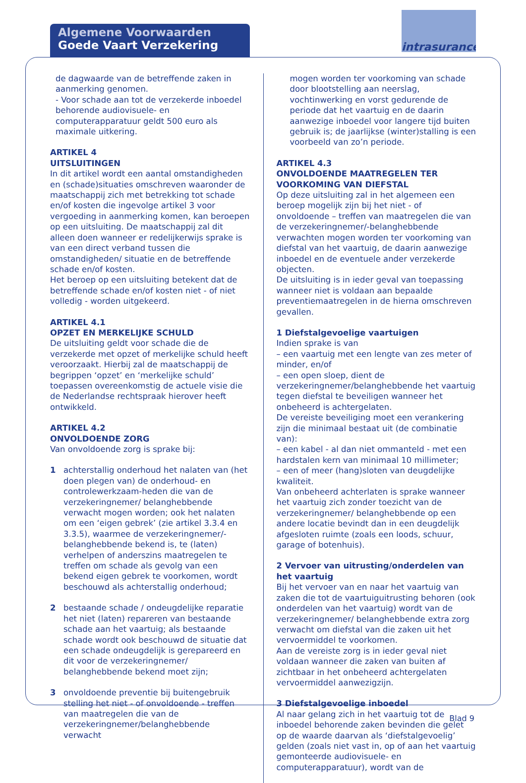Algemene Voorwaarden
Goede Vaart Verzekering
intrasurance
de dagwaarde van de betreffende zaken in aanmerking genomen.
- Voor schade aan tot de verzekerde inboedel behorende audiovisuele- en computerapparatuur geldt 500 euro als maximale uitkering.
ARTIKEL 4
UITSLUITINGEN
In dit artikel wordt een aantal omstandigheden en (schade)situaties omschreven waaronder de maatschappij zich met betrekking tot schade en/of kosten die ingevolge artikel 3 voor vergoeding in aanmerking komen, kan beroepen op een uitsluiting. De maatschappij zal dit alleen doen wanneer er redelijkerwijs sprake is van een direct verband tussen die omstandigheden/ situatie en de betreffende schade en/of kosten.
Het beroep op een uitsluiting betekent dat de betreffende schade en/of kosten niet - of niet volledig - worden uitgekeerd.
ARTIKEL 4.1
OPZET EN MERKELIJKE SCHULD
De uitsluiting geldt voor schade die de verzekerde met opzet of merkelijke schuld heeft veroorzaakt. Hierbij zal de maatschappij de begrippen ‘opzet’ en ‘merkelijke schuld’ toepassen overeenkomstig de actuele visie die de Nederlandse rechtspraak hierover heeft ontwikkeld.
ARTIKEL 4.2
ONVOLDOENDE ZORG
Van onvoldoende zorg is sprake bij:
1 achterstallig onderhoud het nalaten van (het doen plegen van) de onderhoud- en controlewerkzaam-heden die van de verzekeringnemer/ belanghebbende verwacht mogen worden; ook het nalaten om een ‘eigen gebrek’ (zie artikel 3.3.4 en 3.3.5), waarmee de verzekeringnemer/-belanghebbende bekend is, te (laten) verhelpen of anderszins maatregelen te treffen om schade als gevolg van een bekend eigen gebrek te voorkomen, wordt beschouwd als achterstallig onderhoud;
2 bestaande schade / ondeugdelijke reparatie het niet (laten) repareren van bestaande schade aan het vaartuig; als bestaande schade wordt ook beschouwd de situatie dat een schade ondeugdelijk is gerepareerd en dit voor de verzekeringnemer/ belanghebbende bekend moet zijn;
3 onvoldoende preventie bij buitengebruik stelling het niet - of onvoldoende - treffen van maatregelen die van de verzekeringnemer/belanghebbende verwacht
mogen worden ter voorkoming van schade door blootstelling aan neerslag, vochtinwerking en vorst gedurende de periode dat het vaartuig en de daarin aanwezige inboedel voor langere tijd buiten gebruik is; de jaarlijkse (winter)stalling is een voorbeeld van zo’n periode.
ARTIKEL 4.3
ONVOLDOENDE MAATREGELEN TER VOORKOMING VAN DIEFSTAL
Op deze uitsluiting zal in het algemeen een beroep mogelijk zijn bij het niet - of onvoldoende – treffen van maatregelen die van de verzekeringnemer/-belanghebbende verwachten mogen worden ter voorkoming van diefstal van het vaartuig, de daarin aanwezige inboedel en de eventuele ander verzekerde objecten.
De uitsluiting is in ieder geval van toepassing wanneer niet is voldaan aan bepaalde preventiemaatregelen in de hierna omschreven gevallen.
1 Diefstalgevoelige vaartuigen
Indien sprake is van
– een vaartuig met een lengte van zes meter of minder, en/of
– een open sloep, dient de verzekeringnemer/belanghebbende het vaartuig tegen diefstal te beveiligen wanneer het onbeheerd is achtergelaten.
De vereiste beveiliging moet een verankering zijn die minimaal bestaat uit (de combinatie van):
– een kabel - al dan niet ommanteld - met een hardstalen kern van minimaal 10 millimeter;
– een of meer (hang)sloten van deugdelijke kwaliteit.
Van onbeheerd achterlaten is sprake wanneer het vaartuig zich zonder toezicht van de verzekeringnemer/ belanghebbende op een andere locatie bevindt dan in een deugdelijk afgesloten ruimte (zoals een loods, schuur, garage of botenhuis).
2 Vervoer van uitrusting/onderdelen van het vaartuig
Bij het vervoer van en naar het vaartuig van zaken die tot de vaartuiguitrusting behoren (ook onderdelen van het vaartuig) wordt van de verzekeringnemer/ belanghebbende extra zorg verwacht om diefstal van die zaken uit het vervoermiddel te voorkomen.
Aan de vereiste zorg is in ieder geval niet voldaan wanneer die zaken van buiten af zichtbaar in het onbeheerd achtergelaten vervoermiddel aanwezigzijn.
3 Diefstalgevoelige inboedel
Al naar gelang zich in het vaartuig tot de inboedel behorende zaken bevinden die gelet op de waarde daarvan als ‘diefstalgevoelig’ gelden (zoals niet vast in, op of aan het vaartuig gemonteerde audiovisuele- en computerapparatuur), wordt van de
Blad 9